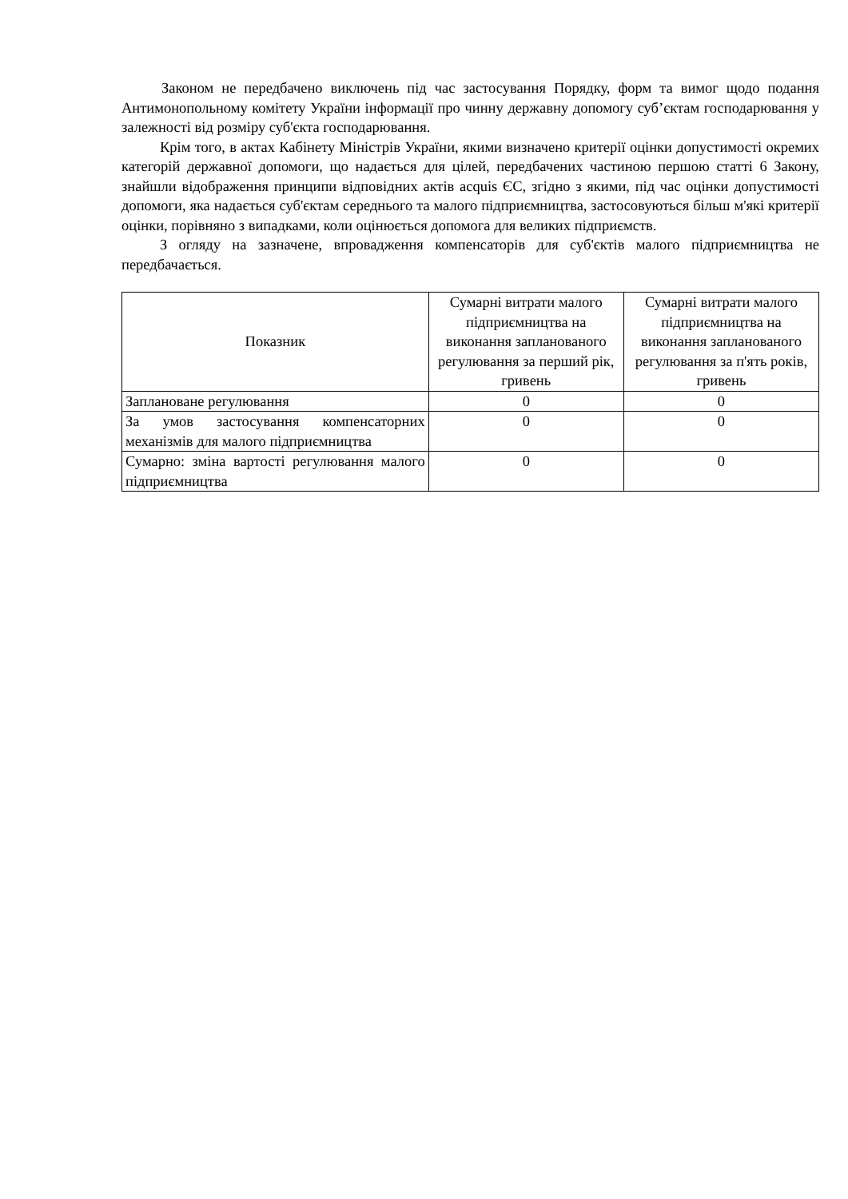Законом не передбачено виключень під час застосування Порядку, форм та вимог щодо подання Антимонопольному комітету України інформації про чинну державну допомогу суб’єктам господарювання у залежності від розміру суб'єкта господарювання.
Крім того, в актах Кабінету Міністрів України, якими визначено критерії оцінки допустимості окремих категорій державної допомоги, що надається для цілей, передбачених частиною першою статті 6 Закону, знайшли відображення принципи відповідних актів acquis ЄС, згідно з якими, під час оцінки допустимості допомоги, яка надається суб'єктам середнього та малого підприємництва, застосовуються більш м'які критерії оцінки, порівняно з випадками, коли оцінюється допомога для великих підприємств.
З огляду на зазначене, впровадження компенсаторів для суб'єктів малого підприємництва не передбачається.
| Показник | Сумарні витрати малого підприємництва на виконання запланованого регулювання за перший рік, гривень | Сумарні витрати малого підприємництва на виконання запланованого регулювання за п'ять років, гривень |
| --- | --- | --- |
| Заплановане регулювання | 0 | 0 |
| За умов застосування компенсаторних механізмів для малого підприємництва | 0 | 0 |
| Сумарно: зміна вартості регулювання малого підприємництва | 0 | 0 |